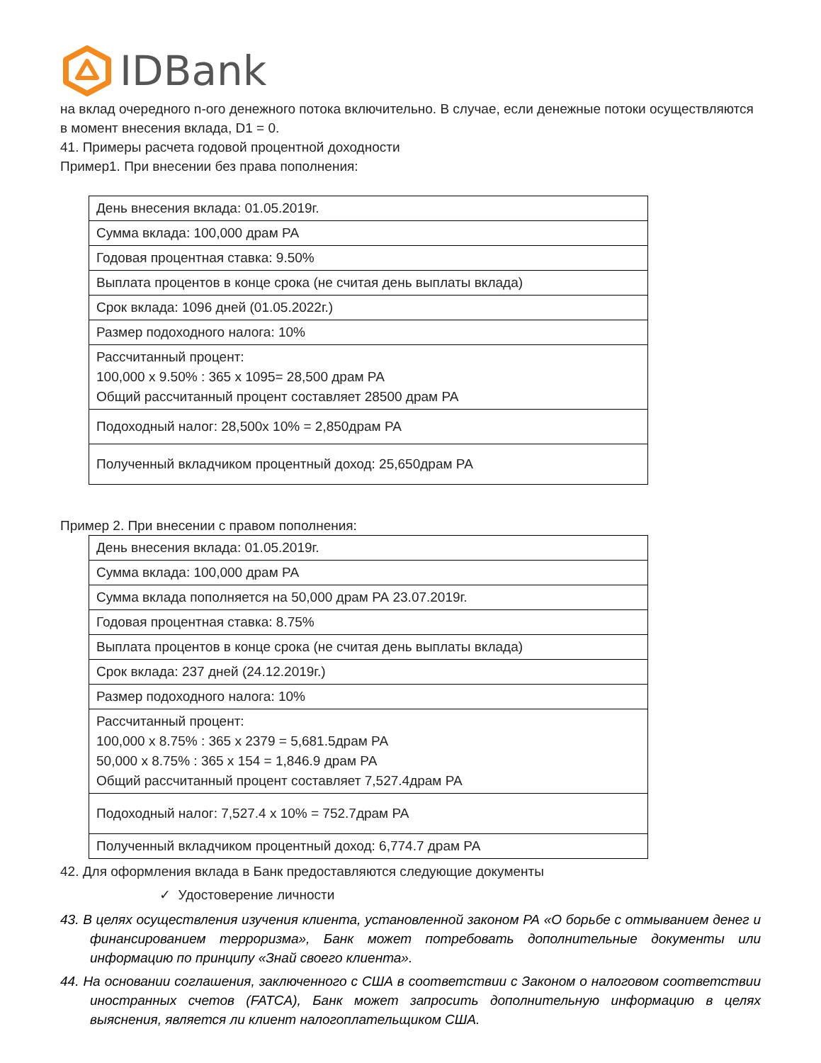IDBank
на вклад очередного n-ого денежного потока включительно. В случае, если денежные потоки осуществляются в момент внесения вклада, D1 = 0.
41. Примеры расчета годовой процентной доходности
Пример1. При внесении без права пополнения:
| День внесения вклада: 01.05.2019г. |
| Сумма вклада: 100,000 драм РА |
| Годовая процентная ставка: 9.50% |
| Выплата процентов в конце срока (не считая день выплаты вклада) |
| Срок вклада: 1096 дней (01.05.2022г.) |
| Размер подоходного налога: 10% |
| Рассчитанный процент: 100,000 x 9.50% : 365 x 1095= 28,500 драм РА Общий рассчитанный процент составляет 28500 драм РА |
| Подоходный налог: 28,500x 10% = 2,850драм РА |
| Полученный вкладчиком процентный доход: 25,650драм РА |
Пример 2. При внесении с правом пополнения:
| День внесения вклада: 01.05.2019г. |
| Сумма вклада: 100,000 драм РА |
| Сумма вклада пополняется на 50,000 драм РА 23.07.2019г. |
| Годовая процентная ставка: 8.75% |
| Выплата процентов в конце срока (не считая день выплаты вклада) |
| Срок вклада: 237 дней (24.12.2019г.) |
| Размер подоходного налога: 10% |
| Рассчитанный процент: 100,000 x 8.75% : 365 x 2379 = 5,681.5драм РА 50,000 x 8.75% : 365 x 154 = 1,846.9 драм РА Общий рассчитанный процент составляет 7,527.4драм РА |
| Подоходный налог: 7,527.4 x 10% = 752.7драм РА |
| Полученный вкладчиком процентный доход: 6,774.7 драм РА |
42. Для оформления вклада в Банк предоставляются следующие документы
✓ Удостоверение личности
43. В целях осуществления изучения клиента, установленной законом РА «О борьбе с отмыванием денег и финансированием терроризма», Банк может потребовать дополнительные документы или информацию по принципу «Знай своего клиента».
44. На основании соглашения, заключенного с США в соответствии с Законом о налоговом соответствии иностранных счетов (FATCA), Банк может запросить дополнительную информацию в целях выяснения, является ли клиент налогоплательщиком США.